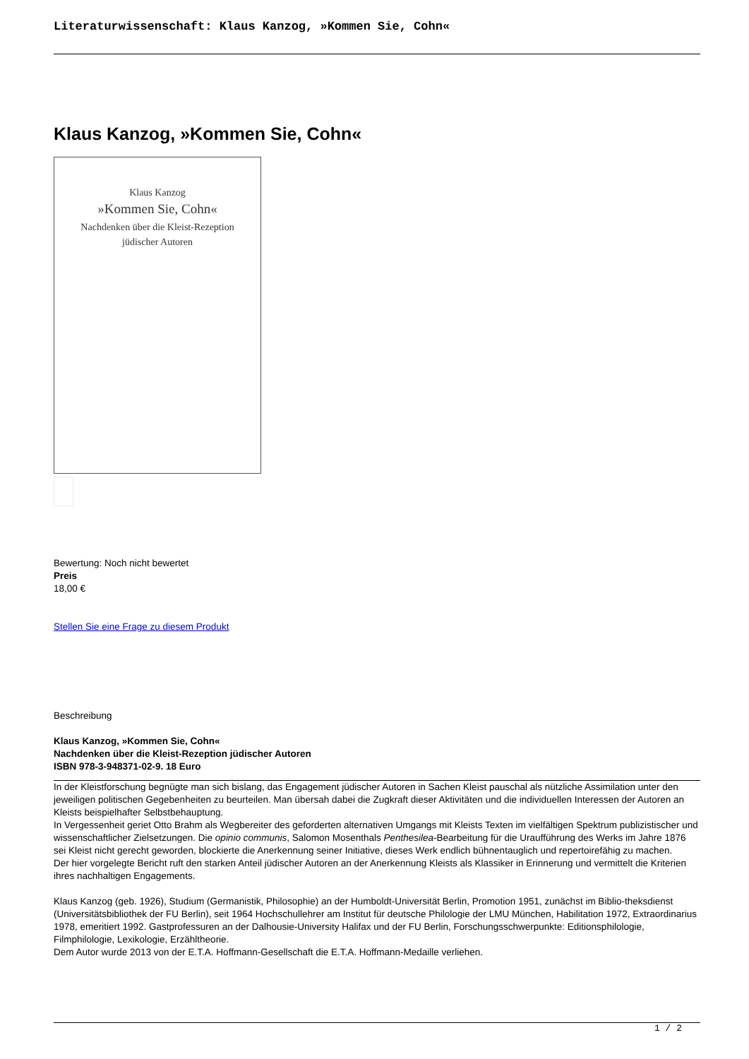Literaturwissenschaft: Klaus Kanzog, »Kommen Sie, Cohn«
Klaus Kanzog, »Kommen Sie, Cohn«
Klaus Kanzog
»Kommen Sie, Cohn«
Nachdenken über die Kleist-Rezeption
jüdischer Autoren
Bewertung: Noch nicht bewertet
Preis
18,00 €
Stellen Sie eine Frage zu diesem Produkt
Beschreibung
Klaus Kanzog, »Kommen Sie, Cohn«
Nachdenken über die Kleist-Rezeption jüdischer Autoren
ISBN 978-3-948371-02-9. 18 Euro
In der Kleistforschung begnügte man sich bislang, das Engagement jüdischer Autoren in Sachen Kleist pauschal als nützliche Assimilation unter den jeweiligen politischen Gegebenheiten zu beurteilen. Man übersah dabei die Zugkraft dieser Aktivitäten und die individuellen Interessen der Autoren an Kleists beispielhafter Selbstbehauptung.
In Vergessenheit geriet Otto Brahm als Wegbereiter des geforderten alternativen Umgangs mit Kleists Texten im vielfältigen Spektrum publizistischer und wissenschaftlicher Zielsetzungen. Die opinio communis, Salomon Mosenthals Penthesilea-Bearbeitung für die Uraufführung des Werks im Jahre 1876 sei Kleist nicht gerecht geworden, blockierte die Anerkennung seiner Initiative, dieses Werk endlich bühnentauglich und repertoirefähig zu machen.
Der hier vorgelegte Bericht ruft den starken Anteil jüdischer Autoren an der Anerkennung Kleists als Klassiker in Erinnerung und vermittelt die Kriterien ihres nachhaltigen Engagements.
Klaus Kanzog (geb. 1926), Studium (Germanistik, Philosophie) an der Humboldt-Universität Berlin, Promotion 1951, zunächst im Biblio-theksdienst (Universitätsbibliothek der FU Berlin), seit 1964 Hochschullehrer am Institut für deutsche Philologie der LMU München, Habilitation 1972, Extraordinarius 1978, emeritiert 1992. Gastprofessuren an der Dalhousie-University Halifax und der FU Berlin, Forschungsschwerpunkte: Editionsphilologie, Filmphilologie, Lexikologie, Erzähltheorie.
Dem Autor wurde 2013 von der E.T.A. Hoffmann-Gesellschaft die E.T.A. Hoffmann-Medaille verliehen.
1 / 2